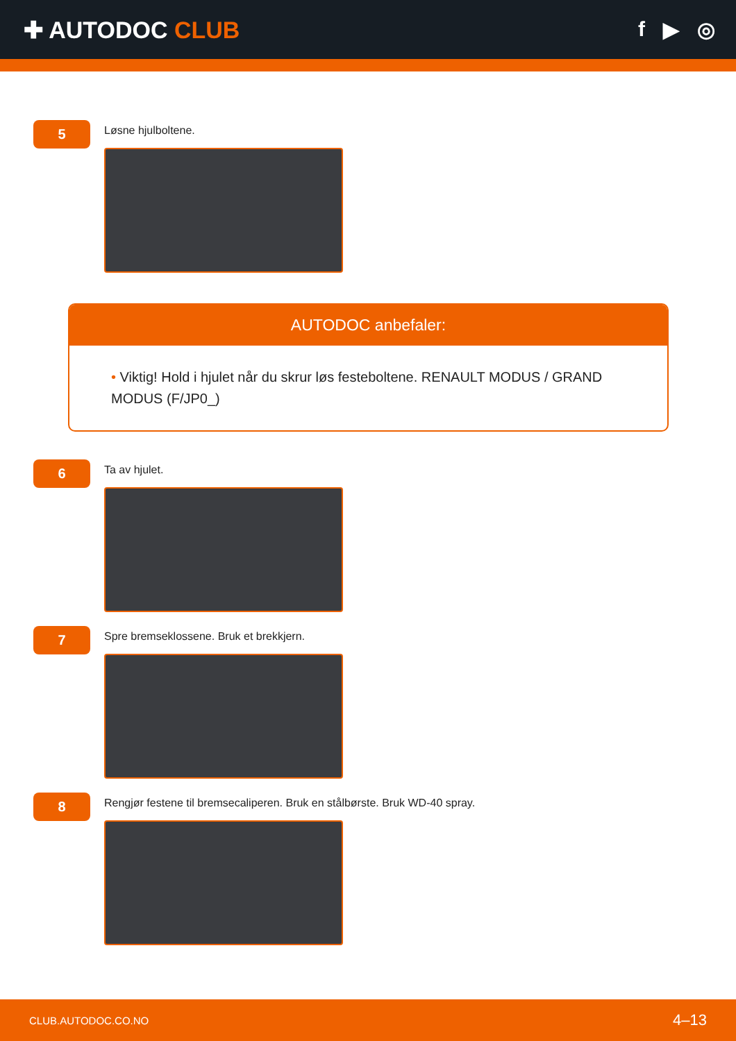✚ AUTODOC CLUB f ▶ ◎
5
Løsne hjulboltene.
AUTODOC anbefaler:
• Viktig! Hold i hjulet når du skrur løs festeboltene. RENAULT MODUS / GRAND MODUS (F/JP0_)
6
Ta av hjulet.
7
Spre bremseklossene. Bruk et brekkjern.
8
Rengjør festene til bremsecaliperen. Bruk en stålbørste. Bruk WD-40 spray.
CLUB.AUTODOC.CO.NO 4–13